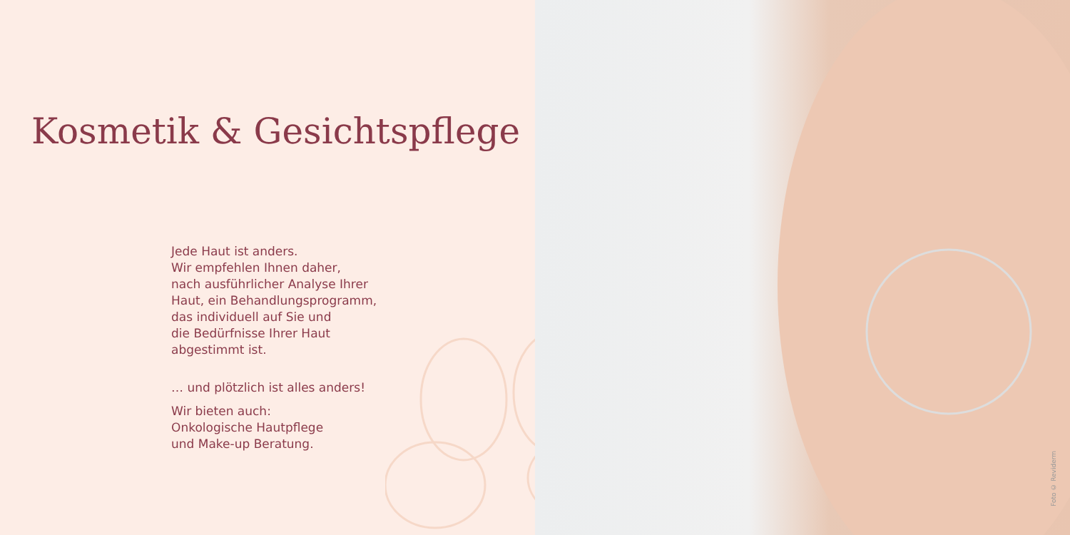Kosmetik & Gesichtspflege
Jede Haut ist anders.
Wir empfehlen Ihnen daher,
nach ausführlicher Analyse Ihrer
Haut, ein Behandlungsprogramm,
das individuell auf Sie und
die Bedürfnisse Ihrer Haut
abgestimmt ist.
… und plötzlich ist alles anders!
Wir bieten auch:
Onkologische Hautpflege
und Make-up Beratung.
Foto © Reviderm